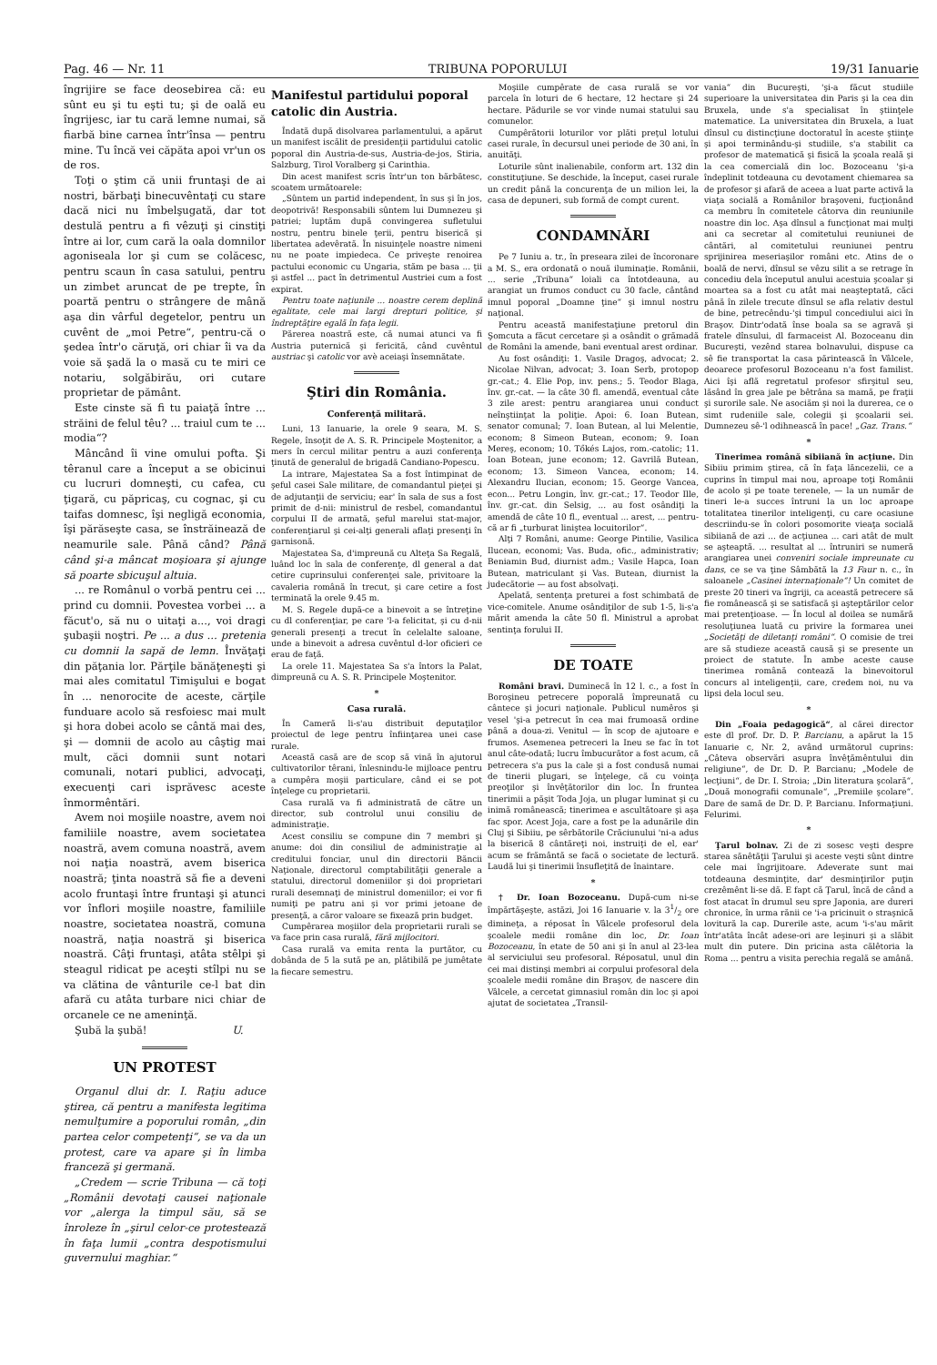Pag. 46 — Nr. 11 TRIBUNA POPORULUI 19/31 Ianuarie
îngrijire se face deosebirea că: eu sûnt eu şi tu eşti tu; şi de oală eu îngrijesc, iar tu cară lemne numai, să fiarbă bine carnea într'însa — pentru mine. Tu încă vei căpăta apoi vr'un os de ros.
Toţi o ştim că unii fruntaşi de ai nostri, bărbaţi binecuvêntaţi cu stare dacă nici nu îmbelşugată, dar tot destulă pentru a fi vêzuţi şi cinstiţi între ai lor, cum cară la oala domnilor agoniseala lor şi cum se colăcesc, pentru scaun în casa satului, pentru un zimbet aruncat de pe trepte, în poartă pentru o strângere de mână aşa din vârful degetelor, pentru un cuvênt de „moi Petre“, pentru-că o şedea într'o căruţă, ori chiar îi va da voie să şadă la o masă cu te miri ce notariu, solgăbirău, ori cutare proprietar de pământ.
Este cinste să fi tu paiaţă între ... străini de felul têu? ... traiul cum te ... modia“?
Mâncând îi vine omului pofta. Şi têranul care a început a se obicinui cu lucruri domneşti, cu cafea, cu ţigară, cu păpricaş, cu cognac, şi cu taifas domnesc, îşi negligă economia, îşi părăseşte casa, se înstrăinează de neamurile sale. Până când? Până când şi-a mâncat moşioara şi ajunge să poarte sbicuşul altuia.
... re Românul o vorbă pentru cei ... prind cu domnii. Povestea vorbei ... a făcut'o, să nu o uitaţi a..., voi dragi şubaşii noştri. Pe ... a dus ... pretenia cu domnii la sapă de lemn. Învăţaţi din păţania lor. Părţile bănăţeneşti şi mai ales comitatul Timişului e bogat în ... nenorocite de aceste, cărţile funduare acolo să resfoiesc mai mult şi hora dobei acolo se cântă mai des, şi — domnii de acolo au câştig mai mult, căci domnii sunt notari comunali, notari publici, advocaţi, execuenţi cari isprăvesc aceste înmormêntări.
Avem noi moşiile noastre, avem noi familiile noastre, avem societatea noastră, avem comuna noastră, avem noi naţia noastră, avem biserica noastră; ţinta noastră să fie a deveni acolo fruntaşi între fruntaşi şi atunci vor înflori moşiile noastre, familiile noastre, societatea noastră, comuna noastră, naţia noastră şi biserica noastră. Câţi fruntaşi, atâta stêlpi şi steagul ridicat pe aceşti stîlpi nu se va clătina de vânturile ce-l bat din afară cu atâta turbare nici chiar de orcanele ce ne ameninţă.
Şubă la şubă! U.
UN PROTEST
Organul dlui dr. I. Raţiu aduce ştirea, că pentru a manifesta legitima nemulţumire a poporului român, „din partea celor competenţi“, se va da un protest, care va apare şi în limba franceză şi germană.
„Credem — scrie Tribuna — că toţi „Românii devotaţi causei naţionale vor „alerga la timpul său, să se înroleze în „şirul celor-ce protestează în faţa lumii „contra despotismului guvernului maghiar.“
Manifestul partidului poporal catolic din Austria.
Îndată după disolvarea parlamentului, a apărut un manifest iscălit de presidenţii partidului catolic poporal din Austria-de-sus, Austria-de-jos, Stiria, Salzburg, Tirol Voralberg şi Carinthia.
Din acest manifest scris într'un ton bărbătesc, scoatem următoarele:
„Sûntem un partid independent, în sus şi în jos, deopotrivă! Responsabili sûntem lui Dumnezeu şi patriei; luptăm după convingerea sufletului nostru, pentru binele ţerii, pentru biserică şi libertatea adevêrată. În nisuinţele noastre nimeni nu ne poate impiedeca. Ce priveşte renoirea pactului economic cu Ungaria, stăm pe basa ... ţii şi astfel ... pact în detrimentul Austriei cum a fost expirat.
Pentru toate naţiunile ... noastre cerem deplină egalitate, cele mai largi drepturi politice, şi îndreptăţire egală în faţa legii.
Părerea noastră este, că numai atunci va fi Austria puternică şi fericită, când cuvêntul austriac şi catolic vor avè aceiaşi însemnătate.
Ştiri din România.
Conferenţă militară.
Luni, 13 Ianuarie, la orele 9 seara, M. S. Regele, însoţit de A. S. R. Principele Moştenitor, a mers în cercul militar pentru a auzi conferenţa ţinută de generalul de brigadă Candiano-Popescu.
La intrare, Majestatea Sa a fost întimpinat de şeful casei Sale militare, de comandantul pieţei şi de adjutanţii de serviciu; ear' în sala de sus a fost primit de d-nii: ministrul de resbel, comandantul corpului II de armată, şeful marelui stat-major, conferenţiarul şi cei-alţi generali aflaţi presenţi în garnisonă.
Majestatea Sa, d'impreună cu Alteţa Sa Regală, luând loc în sala de conferenţe, dl general a dat cetire cuprinsului conferenţei sale, privitoare la cavaleria română în trecut, şi care cetire a fost terminată la orele 9.45 m.
M. S. Regele după-ce a binevoit a se întreţine cu dl conferenţiar, pe care 'l-a felicitat, şi cu d-nii generali presenţi a trecut în celelalte saloane, unde a binevoit a adresa cuvêntul d-lor oficieri ce erau de faţă.
La orele 11. Majestatea Sa s'a întors la Palat, dimpreună cu A. S. R. Principele Moştenitor.
*
Casa rurală.
În Cameră li-s'au distribuit deputaţilor proiectul de lege pentru înfiinţarea unei case rurale.
Această casă are de scop să vină în ajutorul cultivatorilor têrani, înlesnindu-le mijloace pentru a cumpêra moşii particulare, când ei se pot înţelege cu proprietarii.
Casa rurală va fi administrată de către un director, sub controlul unui consiliu de administraţie.
Acest consiliu se compune din 7 membri şi anume: doi din consiliul de administraţie al creditului fonciar, unul din directorii Băncii Naţionale, directorul comptabilităţii generale a statului, directorul domeniilor şi doi proprietari rurali desemnaţi de ministrul domeniilor; ei vor fi numiţi pe patru ani şi vor primi jetoane de presenţă, a căror valoare se fixează prin budget.
Cumpêrarea moşiilor dela proprietarii rurali se va face prin casa rurală, fără mijlocitori.
Casa rurală va emita renta la purtător, cu dobânda de 5 la sută pe an, plătibilă pe jumêtate la fiecare semestru.
Moşiile cumpêrate de casa rurală se vor parcela în loturi de 6 hectare, 12 hectare şi 24 hectare. Pădurile se vor vinde numai statului sau comunelor.
Cumpêrătorii loturilor vor plăti preţul lotului casei rurale, în decursul unei periode de 30 ani, în anuităţi.
Loturile sûnt inalienabile, conform art. 132 din constituţiune. Se deschide, la început, casei rurale un credit până la concurenţa de un milion lei, la casa de depuneri, sub formă de compt curent.
CONDAMNĂRI
Pe 7 Iuniu a. tr., în preseara zilei de încoronare a M. S., era ordonată o nouă iluminaţie. Românii, ... serie „Tribuna“ loiali ca întotdeauna, au arangiat un frumos conduct cu 30 facle, cântând imnul poporal „Doamne ţine“ şi imnul nostru naţional.
Pentru această manifestaţiune pretorul din Şomcuta a făcut cercetare şi a osândit o grămadă de Români la amende, bani eventual arest ordinar.
Au fost osândiţi: 1. Vasile Dragoş, advocat; 2. Nicolae Nilvan, advocat; 3. Ioan Serb, protopop gr.-cat.; 4. Elie Pop, inv. pens.; 5. Teodor Blaga, înv. gr.-cat. — la câte 30 fl. amendă, eventual câte 3 zile arest: pentru arangiarea unui conduct neînştiinţat la poliţie. Apoi: 6. Ioan Butean, senator comunal; 7. Ioan Butean, al lui Melentie, econom; 8 Simeon Butean, econom; 9. Ioan Mereş, econom; 10. Tőkés Lajos, rom.-catolic; 11. Ioan Botean, june econom; 12. Gavrilă Butean, econom; 13. Simeon Vancea, econom; 14. Alexandru Ilucian, econom; 15. George Vancea, econ... Petru Longin, înv. gr.-cat.; 17. Teodor Ille, înv. gr.-cat. din Selsig, ... au fost osândiţi la amendă de câte 10 fl., eventual ... arest, ... pentru-că ar fi „turburat liniştea locuitorilor“.
Alţi 7 Români, anume: George Pintilie, Vasilica Ilucean, economi; Vas. Buda, ofic., administrativ; Beniamin Bud, diurnist adm.; Vasile Hapca, Ioan Butean, matriculant şi Vas. Butean, diurnist la judecătorie — au fost absolvaţi.
Apelată, sentenţa preturei a fost schimbată de vice-comitele. Anume osândiţilor de sub 1-5, li-s'a mărit amenda la câte 50 fl. Ministrul a aprobat sentinţa forului II.
DE TOATE
Români bravi. Duminecă în 12 l. c., a fost în Boroşineu petrecere poporală împreunată cu cântece şi jocuri naţionale. Publicul numêros şi vesel 'şi-a petrecut în cea mai frumoasă ordine până a doua-zi. Venitul — în scop de ajutoare e frumos. Asemenea petreceri la Ineu se fac în tot anul câte-odată; lucru îmbucurător a fost acum, că petrecera s'a pus la cale şi a fost condusă numai de tinerii plugari, se înţelege, că cu voinţa preoţilor şi învêţătorilor din loc. În fruntea tinerimii a păşit Toda Joja, un plugar luminat şi cu inimă românească; tinerimea e ascultătoare şi aşa fac spor. Acest Joja, care a fost pe la adunările din Cluj şi Sibiiu, pe sêrbătorile Crăciunului 'ni-a adus la biserică 8 cântăreţi noi, instruiţi de el, ear' acum se frământă se facă o societate de lectură. Laudă lui şi tinerimii însufleţită de înaintare.
*
† Dr. Ioan Bozoceanu. După-cum ni-se împărtăşeşte, astăzi, Joi 16 Ianuarie v. la 31/2 ore dimineţa, a réposat în Vâlcele profesorul dela şcoalele medii române din loc, Dr. Ioan Bozoceanu, în etate de 50 ani şi în anul al 23-lea al serviciului seu profesoral. Réposatul, unul din cei mai distinşi membri ai corpului profesoral dela şcoalele medii române din Braşov, de nascere din Vâlcele, a cercetat gimnasiul român din loc şi apoi ajutat de societatea „Transil-
vania“ din Bucureşti, 'şi-a făcut studiile superioare la universitatea din Paris şi la cea din Bruxela, unde s'a specialisat în ştiinţele matematice. La universitatea din Bruxela, a luat dînsul cu distincţiune doctoratul în aceste ştiinţe şi apoi terminându-şi studiile, s'a stabilit ca profesor de matematică şi fisică la şcoala reală şi la cea comercială din loc. Bozoceanu 'şi-a îndeplinit totdeauna cu devotament chiemarea sa de profesor şi afară de aceea a luat parte activă la viaţa socială a Românilor braşoveni, fucţionând ca membru în comitetele câtorva din reuniunile noastre din loc. Aşa dînsul a funcţionat mai mulţi ani ca secretar al comitetului reuniunei de cântări, al comitetului reuniunei pentru sprijinirea meseriaşilor români etc. Atins de o boală de nervi, dînsul se vêzu silit a se retrage în concediu dela începutul anului acestuia şcoalar şi moartea sa a fost cu atât mai neaşteptată, căci până în zilele trecute dînsul se afla relativ destul de bine, petrecêndu-'şi timpul concediului aici în Braşov. Dintr'odată înse boala sa se agravă şi fratele dînsului, dl farmaceist Al. Bozoceanu din Bucureşti, vezênd starea bolnavului, dispuse ca sê fie transportat la casa părintească în Vâlcele, deoarece profesorul Bozoceanu n'a fost familist. Aici îşi află regretatul profesor sfirşitul seu, lăsând în grea jale pe bêtrâna sa mamă, pe fraţii şi surorile sale. Ne asociăm şi noi la durerea, ce o simt rudeniile sale, colegii şi şcoalarii sei. Dumnezeu sê-'l odihnească în pace! „Gaz. Trans.“
*
Tinerimea română sibiiană în acţiune. Din Sibiiu primim ştirea, că în faţa lăncezelii, ce a cuprins în timpul mai nou, aproape toţi Românii de acolo şi pe toate terenele, — la un număr de tineri le-a succes întruni la un loc aproape totalitatea tinerilor inteligenţi, cu care ocasiune descriindu-se în colori posomorite vieaţa socială sibiiană de azi ... de acţiunea ... cari atât de mult se aşteaptă. ... resultat al ... întruniri se numeră arangiarea unei conveniri sociale impreunate cu dans, ce se va ţine Sâmbătă la 13 Faur n. c., în saloanele „Casinei internaţionale“! Un comitet de preste 20 tineri va îngriji, ca această petrecere să fie românească şi se satisfacă şi aşteptărilor celor mai pretenţioase. — În locul al doilea se numără resoluţiunea luată cu privire la formarea unei „Societăţi de diletanţi români“. O comisie de trei are să studieze această causă şi se presente un proiect de statute. În ambe aceste cause tinerimea română contează la binevoitorul concurs al inteligenţii, care, credem noi, nu va lipsi dela locul seu.
*
Din „Foaia pedagogică“, al cărei director este dl prof. Dr. D. P. Barcianu, a apărut la 15 Ianuarie c, Nr. 2, având următorul cuprins: „Câteva observări asupra învêţămêntului din religiune“, de Dr. D. P. Barcianu; „Modele de lecţiuni“, de Dr. I. Stroia; „Din literatura şcolară“, „Două monografii comunale“, „Premiile şcolare“. Dare de samă de Dr. D. P. Barcianu. Informaţiuni. Felurimi.
*
Ţarul bolnav. Zi de zi sosesc veşti despre starea sănêtăţii Ţarului şi aceste veşti sûnt dintre cele mai îngrijitoare. Adeverate sunt mai totdeauna desminţite, dar' desminţirilor puţin crezêmênt li-se dă. E fapt că Ţarul, încă de când a fost atacat în drumul seu spre Japonia, are dureri chronice, în urma rănii ce 'i-a pricinuit o straşnică lovitură la cap. Durerile aste, acum 'i-s'au mărit într'atâta încât adese-ori are leşinuri şi a slăbit mult din putere. Din pricina asta călêtoria la Roma ... pentru a visita perechia regală se amână.